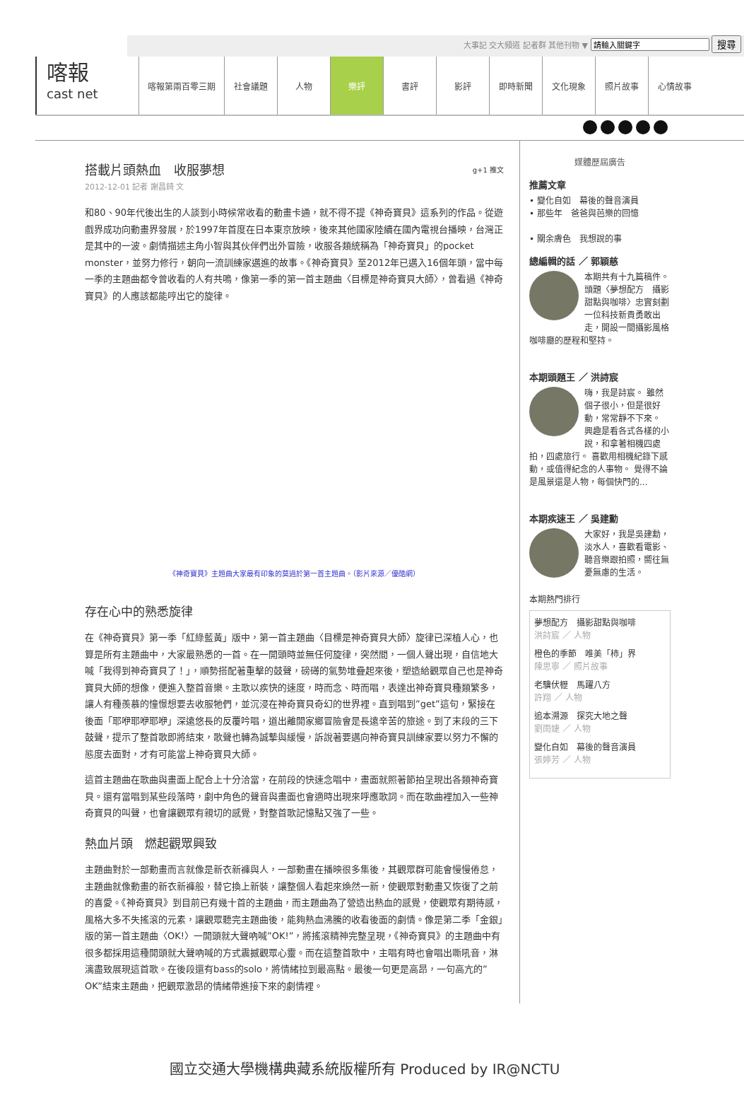大事記 交大頻道 記者群 其他刊物 ▼ 搜尋
喀報
cast net
喀報第兩百零三期 社會議題 人物 樂評 書評 影評 即時新聞 文化現象 照片故事 心情故事
搭載片頭熱血　收服夢想 g+1 推文
2012-12-01 記者 謝昌錡 文
和80、90年代後出生的人談到小時候常收看的動畫卡通，就不得不提《神奇寶貝》這系列的作品。從遊戲界成功向動畫界發展，於1997年首度在日本東京放映，後來其他國家陸續在國內電視台播映，台灣正是其中的一波。劇情描述主角小智與其伙伴們出外冒險，收服各類統稱為「神奇寶貝」的pocket monster，並努力修行，朝向一流訓練家邁進的故事。《神奇寶貝》至2012年已邁入16個年頭，當中每一季的主題曲都令曾收看的人有共鳴，像第一季的第一首主題曲〈目標是神奇寶貝大師〉，曾看過《神奇寶貝》的人應該都能哼出它的旋律。
《神奇寶貝》主題曲大家最有印象的莫過於第一首主題曲。（影片來源／優酷網）
存在心中的熟悉旋律
在《神奇寶貝》第一季「紅綠藍黃」版中，第一首主題曲〈目標是神奇寶貝大師〉旋律已深植人心，也算是所有主題曲中，大家最熟悉的一首。在一開頭時並無任何旋律，突然間，一個人聲出現，自信地大喊「我得到神奇寶貝了！」，順勢搭配著重擊的鼓聲，磅礡的氣勢堆疊起來後，塑造給觀眾自己也是神奇寶貝大師的想像，便進入整首音樂。主歌以疾快的速度，時而念、時而唱，表達出神奇寶貝種類繁多，讓人有種羨慕的憧憬想要去收服牠們，並沉浸在神奇寶貝奇幻的世界裡。直到唱到”get”這句，緊接在後面「耶咿耶咿耶咿」深遠悠長的反覆吟唱，道出離開家鄉冒險會是長遠辛苦的旅途。到了末段的三下鼓聲，提示了整首歌即將結束，歌聲也轉為誠摯與緩慢，訴說著要邁向神奇寶貝訓練家要以努力不懈的態度去面對，才有可能當上神奇寶貝大師。
這首主題曲在歌曲與畫面上配合上十分洽當，在前段的快速念唱中，畫面就照著節拍呈現出各類神奇寶貝。還有當唱到某些段落時，劇中角色的聲音與畫面也會適時出現來呼應歌詞。而在歌曲裡加入一些神奇寶貝的叫聲，也會讓觀眾有親切的感覺，對整首歌記憶點又強了一些。
熱血片頭　燃起觀眾興致
主題曲對於一部動畫而言就像是新衣新褲與人，一部動畫在播映很多集後，其觀眾群可能會慢慢倦怠，主題曲就像動畫的新衣新褲般，替它換上新裝，讓整個人看起來煥然一新，使觀眾對動畫又恢復了之前的喜愛。《神奇寶貝》到目前已有幾十首的主題曲，而主題曲為了營造出熱血的感覺，使觀眾有期待感，風格大多不失搖滾的元素，讓觀眾聽完主題曲後，能夠熱血沸騰的收看後面的劇情。像是第二季「金銀」版的第一首主題曲〈OK!〉一開頭就大聲吶喊”OK!”，將搖滾精神完整呈現，《神奇寶貝》的主題曲中有很多都採用這種開頭就大聲吶喊的方式震撼觀眾心靈。而在這整首歌中，主唱有時也會唱出嘶吼音，淋漓盡致展現這首歌。在後段還有bass的solo，將情緒拉到最高點。最後一句更是高昂，一句高亢的”OK”結束主題曲，把觀眾激昂的情緒帶進接下來的劇情裡。
媒體歷屆廣告
推薦文章
• 變化自如　幕後的聲音演員
• 那些年　爸爸與芭樂的回憶
• 關余膚色　我想說的事
總編輯的話 ／ 郭穎慈
本期共有十九篇稿件。頭題〈夢想配方　攝影甜點與咖啡〉忠實刻劃一位科技新貴勇敢出走，開設一間攝影風格咖啡廳的歷程和堅持。
本期頭題王 ／ 洪詩宸
嗨，我是詩宸。 雖然個子很小，但是很好動，常常靜不下來。 興趣是看各式各樣的小說，和拿著相機四處拍，四處旅行。 喜歡用相機紀錄下感動，或值得紀念的人事物。 覺得不論是風景還是人物，每個快門的...
本期疾速王 ／ 吳建勳
大家好，我是吳建勳，淡水人，喜歡看電影、聽音樂跟拍照，嚮往無憂無慮的生活。
本期熱門排行
夢想配方　攝影甜點與咖啡
洪詩宸 ／ 人物
橙色的季節　唯美「柿」界
陳思寧 ／ 照片故事
老驥伏櫪　馬躍八方
許翔 ／ 人物
追本溯源　探究大地之聲
劉雨婕 ／ 人物
變化自如　幕後的聲音演員
張婷芳 ／ 人物
國立交通大學機構典藏系統版權所有 Produced by IR@NCTU